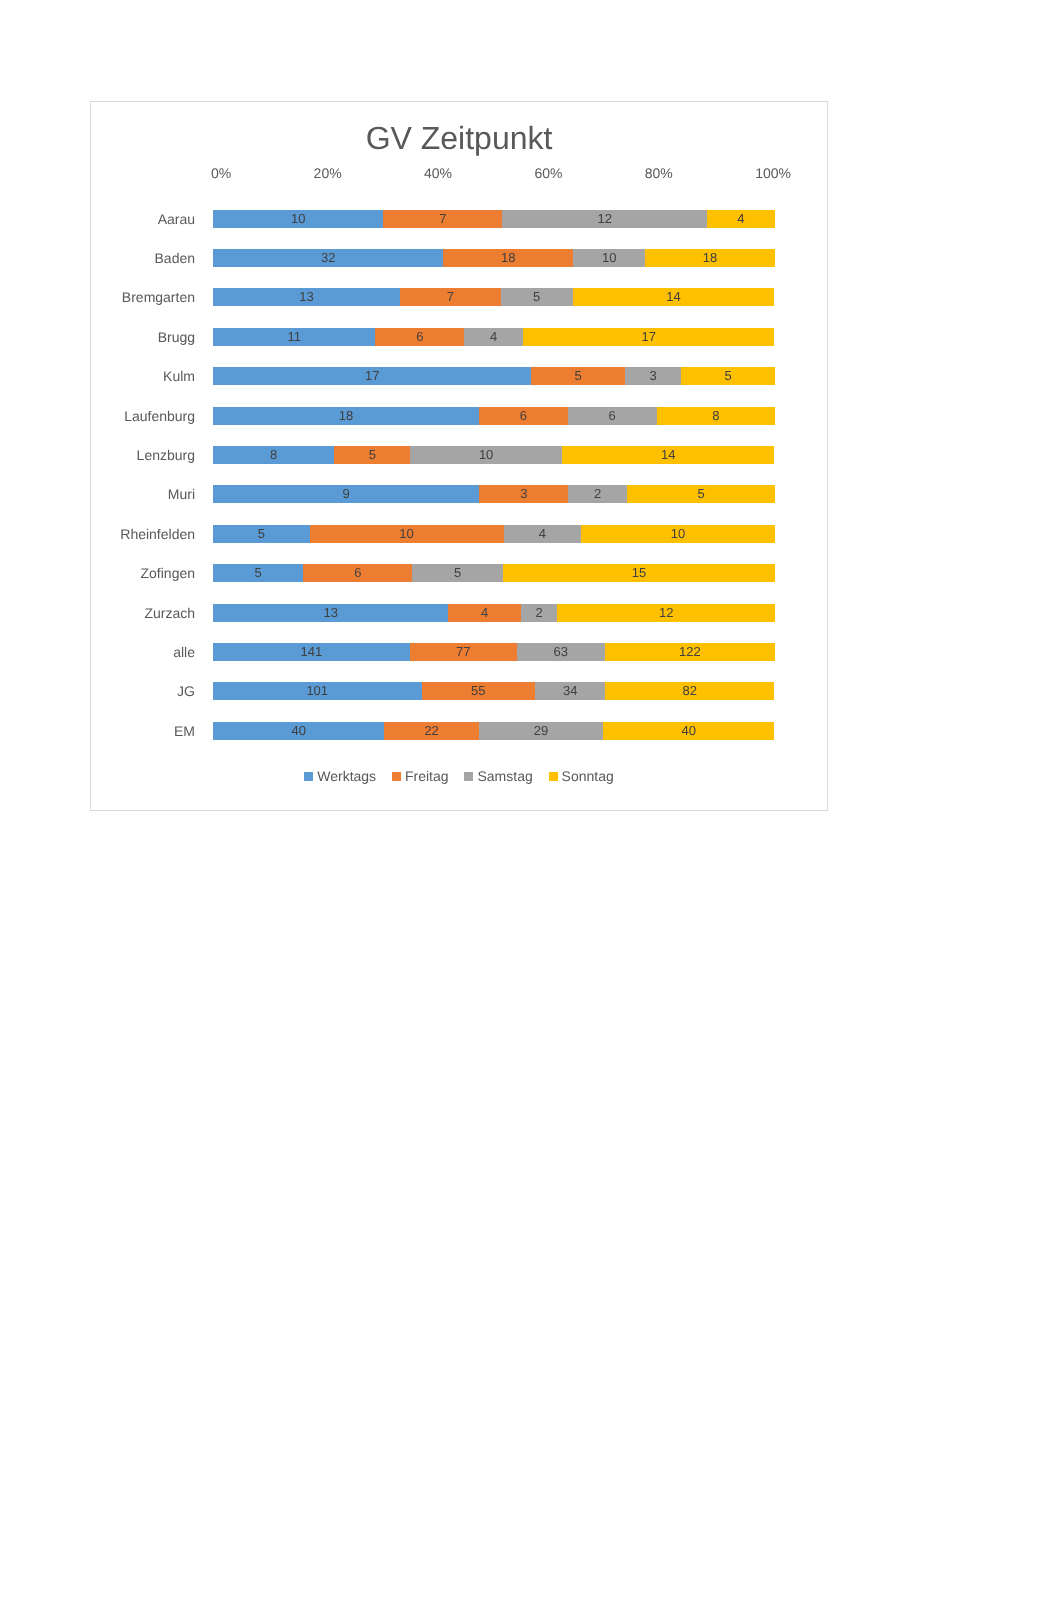GV Zeitpunkt
0% 20% 40% 60% 80% 100%
Aarau
10 7 12 4
Baden
32 18 10 18
Bremgarten
13 7 5 14
Brugg
11 6 4 17
Kulm
17 5 3 5
Laufenburg
18 6 6 8
Lenzburg
8 5 10 14
Muri
9 3 2 5
Rheinfelden
5 10 4 10
Zofingen
5 6 5 15
Zurzach
13 4 2 12
alle
141 77 63 122
JG
101 55 34 82
EM
40 22 29 40
Werktags Freitag Samstag Sonntag